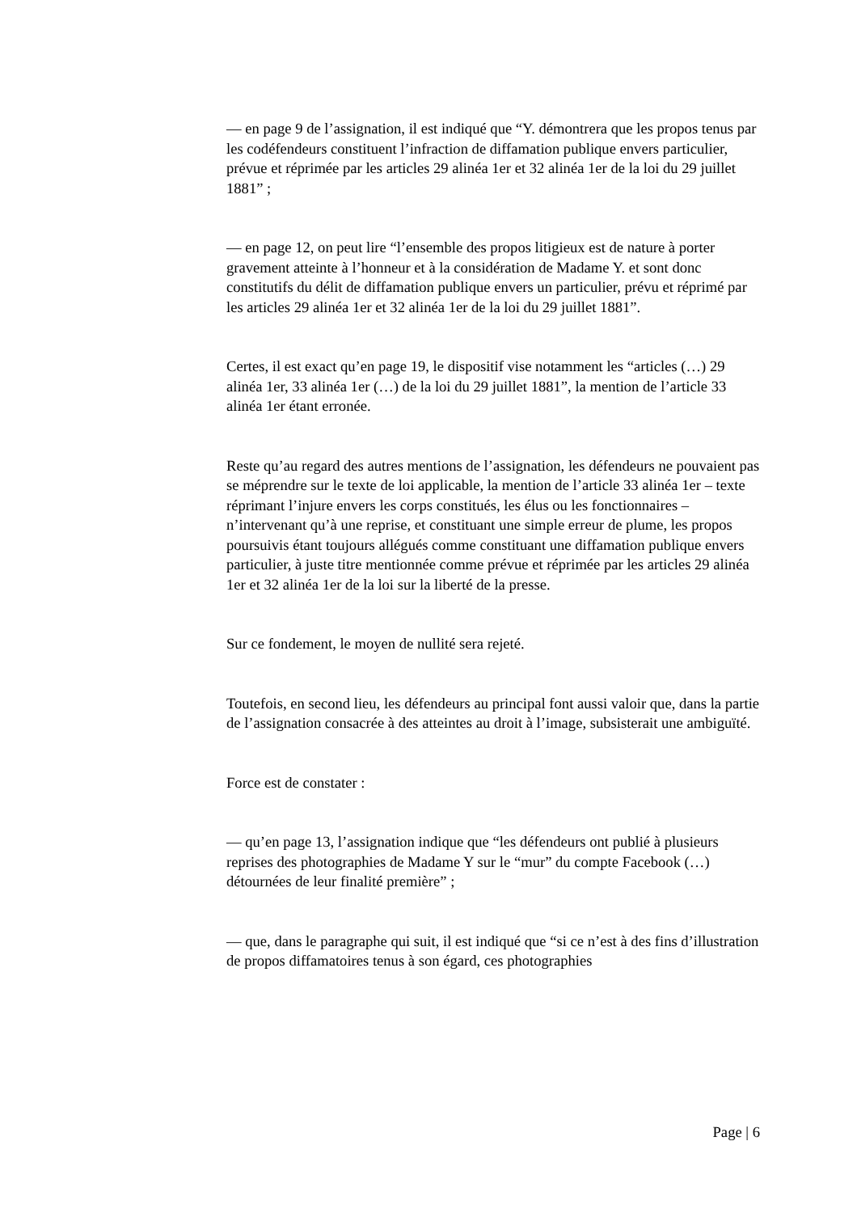— en page 9 de l’assignation, il est indiqué que “Y. démontrera que les propos tenus par les codéfendeurs constituent l’infraction de diffamation publique envers particulier, prévue et réprimée par les articles 29 alinéa 1er et 32 alinéa 1er de la loi du 29 juillet 1881” ;
— en page 12, on peut lire “l’ensemble des propos litigieux est de nature à porter gravement atteinte à l’honneur et à la considération de Madame Y. et sont donc constitutifs du délit de diffamation publique envers un particulier, prévu et réprimé par les articles 29 alinéa 1er et 32 alinéa 1er de la loi du 29 juillet 1881”.
Certes, il est exact qu’en page 19, le dispositif vise notamment les “articles (…) 29 alinéa 1er, 33 alinéa 1er (…) de la loi du 29 juillet 1881”, la mention de l’article 33 alinéa 1er étant erronée.
Reste qu’au regard des autres mentions de l’assignation, les défendeurs ne pouvaient pas se méprendre sur le texte de loi applicable, la mention de l’article 33 alinéa 1er – texte réprimant l’injure envers les corps constitués, les élus ou les fonctionnaires – n’intervenant qu’à une reprise, et constituant une simple erreur de plume, les propos poursuivis étant toujours allégués comme constituant une diffamation publique envers particulier, à juste titre mentionnée comme prévue et réprimée par les articles 29 alinéa 1er et 32 alinéa 1er de la loi sur la liberté de la presse.
Sur ce fondement, le moyen de nullité sera rejeté.
Toutefois, en second lieu, les défendeurs au principal font aussi valoir que, dans la partie de l’assignation consacrée à des atteintes au droit à l’image, subsisterait une ambiguïté.
Force est de constater :
— qu’en page 13, l’assignation indique que “les défendeurs ont publié à plusieurs reprises des photographies de Madame Y sur le “mur” du compte Facebook (…) détournées de leur finalité première” ;
— que, dans le paragraphe qui suit, il est indiqué que “si ce n’est à des fins d’illustration de propos diffamatoires tenus à son égard, ces photographies
Page | 6